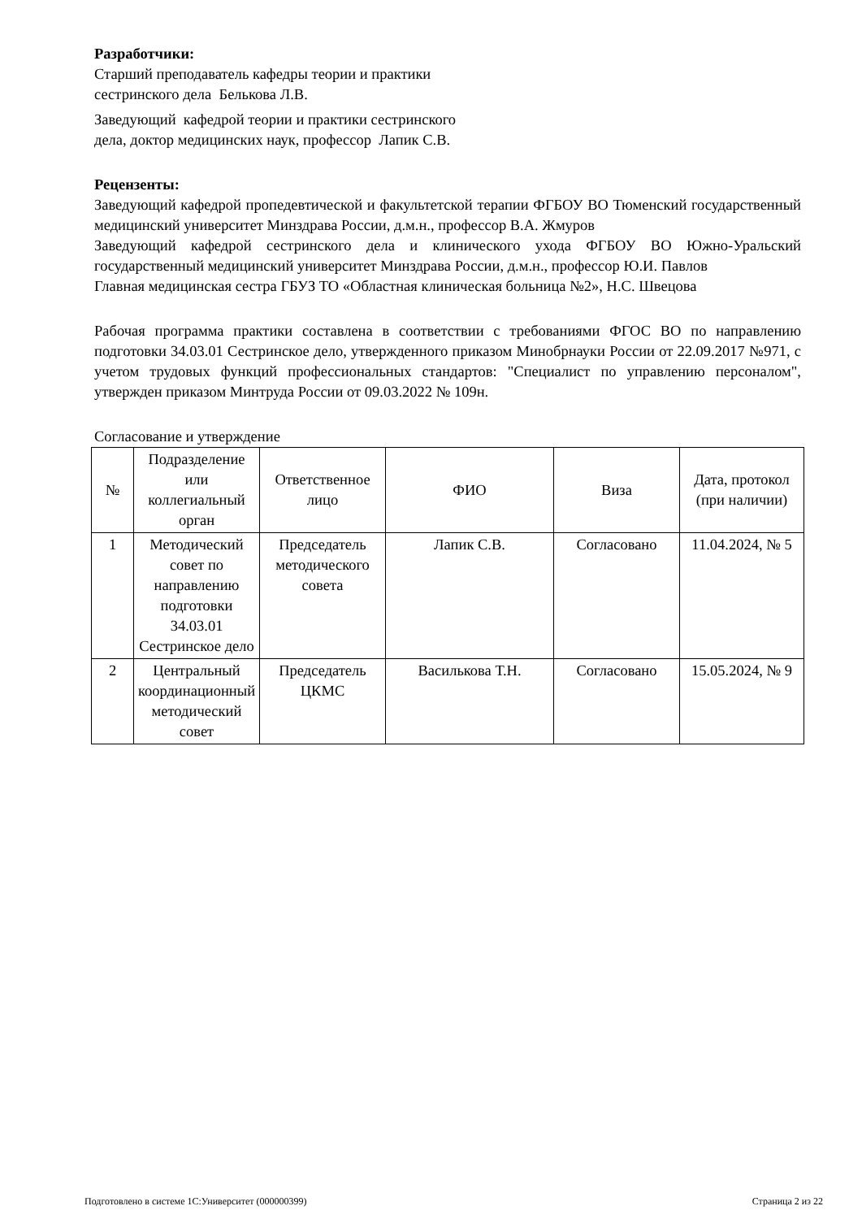Разработчики:
Старший преподаватель кафедры теории и практики
сестринского дела Белькова Л.В.
Заведующий кафедрой теории и практики сестринского
дела, доктор медицинских наук, профессор Лапик С.В.
Рецензенты:
Заведующий кафедрой пропедевтической и факультетской терапии ФГБОУ ВО Тюменский государственный медицинский университет Минздрава России, д.м.н., профессор В.А. Жмуров
Заведующий кафедрой сестринского дела и клинического ухода ФГБОУ ВО Южно-Уральский государственный медицинский университет Минздрава России, д.м.н., профессор Ю.И. Павлов
Главная медицинская сестра ГБУЗ ТО «Областная клиническая больница №2», Н.С. Швецова
Рабочая программа практики составлена в соответствии с требованиями ФГОС ВО по направлению подготовки 34.03.01 Сестринское дело, утвержденного приказом Минобрнауки России от 22.09.2017 №971, с учетом трудовых функций профессиональных стандартов: "Специалист по управлению персоналом", утвержден приказом Минтруда России от 09.03.2022 № 109н.
Согласование и утверждение
| № | Подразделение или коллегиальный орган | Ответственное лицо | ФИО | Виза | Дата, протокол (при наличии) |
| --- | --- | --- | --- | --- | --- |
| 1 | Методический совет по направлению подготовки 34.03.01 Сестринское дело | Председатель методического совета | Лапик С.В. | Согласовано | 11.04.2024, № 5 |
| 2 | Центральный координационный методический совет | Председатель ЦКМС | Василькова Т.Н. | Согласовано | 15.05.2024, № 9 |
Подготовлено в системе 1С:Университет (000000399) Страница 2 из 22